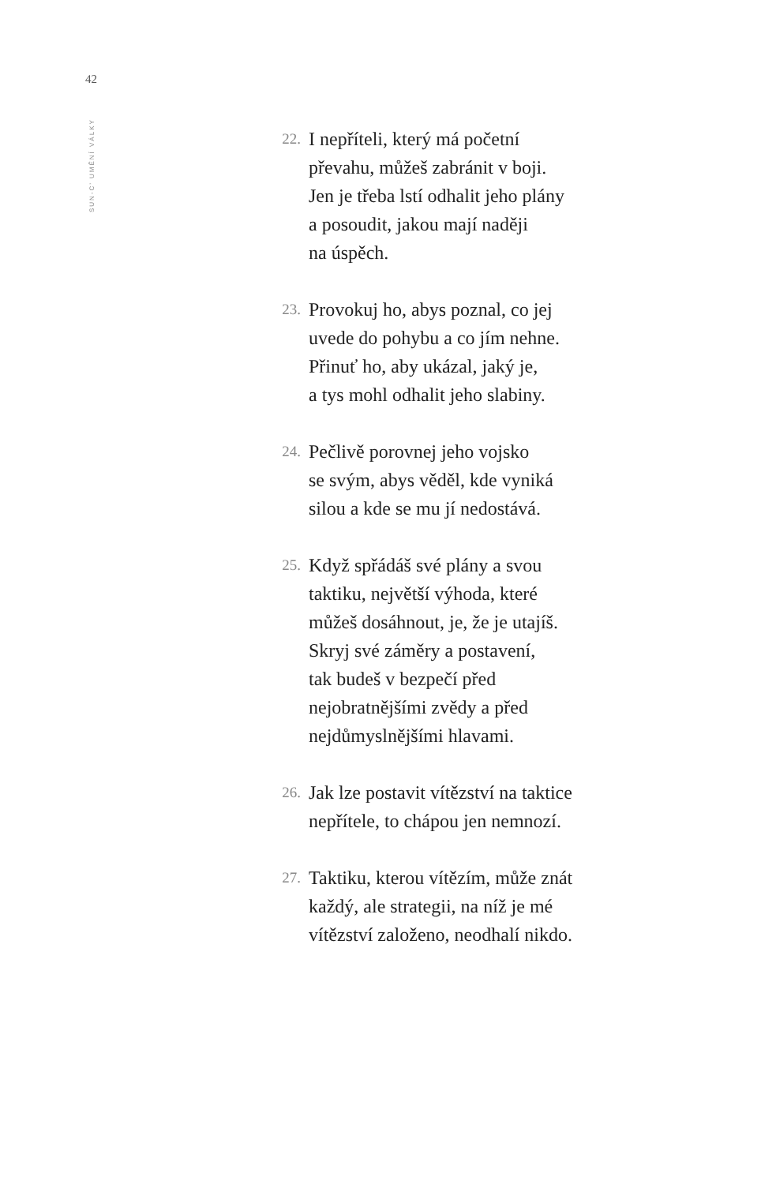42
SUN-C’ UMĚNÍ VÁLKY
22.
I nepříteli, který má početní
převahu, můžeš zabránit v boji.
Jen je třeba lstí odhalit jeho plány
a posoudit, jakou mají naději
na úspěch.
23.
Provokuj ho, abys poznal, co jej
uvede do pohybu a co jím nehne.
Přinuť ho, aby ukázal, jaký je,
a tys mohl odhalit jeho slabiny.
24.
Pečlivě porovnej jeho vojsko
se svým, abys věděl, kde vyniká
silou a kde se mu jí nedostává.
25.
Když spřádáš své plány a svou
taktiku, největší výhoda, které
můžeš dosáhnout, je, že je utajíš.
Skryj své záměry a postavení,
tak budeš v bezpečí před
nejobratnějšími zvědy a před
nejdůmyslnějšími hlavami.
26.
Jak lze postavit vítězství na taktice
nepřítele, to chápou jen nemnozí.
27.
Taktiku, kterou vítězím, může znát
každý, ale strategii, na níž je mé
vítězství založeno, neodhalí nikdo.